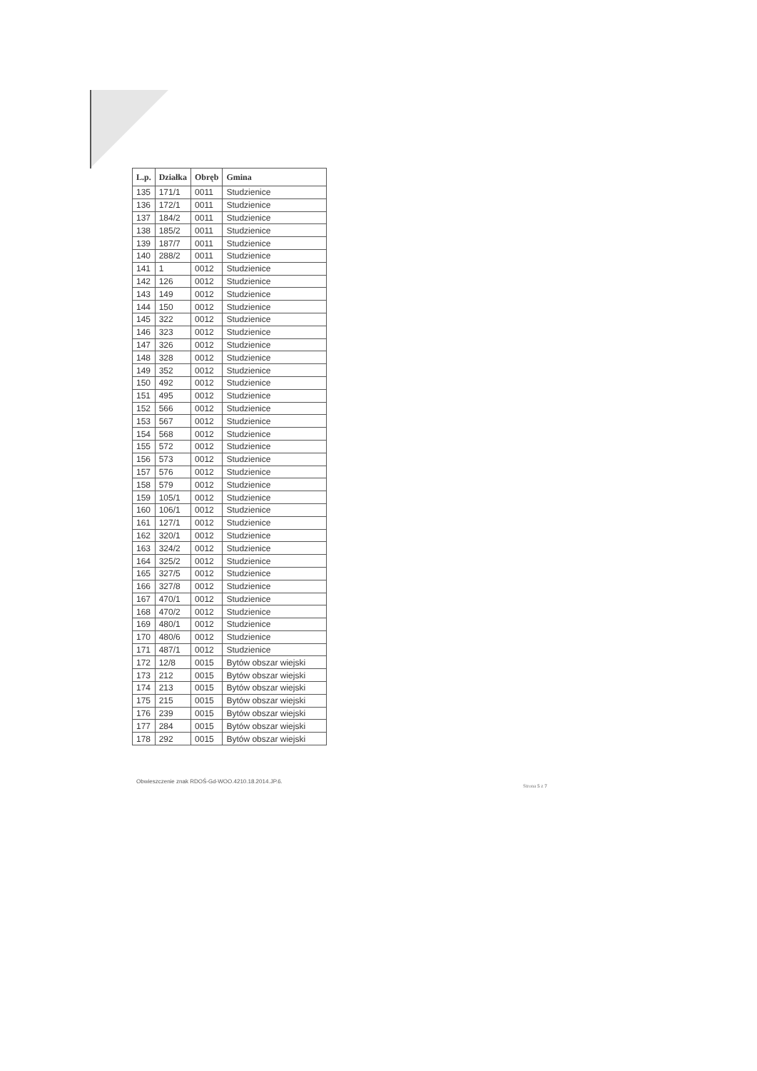| L.p. | Działka | Obręb | Gmina |
| --- | --- | --- | --- |
| 135 | 171/1 | 0011 | Studzienice |
| 136 | 172/1 | 0011 | Studzienice |
| 137 | 184/2 | 0011 | Studzienice |
| 138 | 185/2 | 0011 | Studzienice |
| 139 | 187/7 | 0011 | Studzienice |
| 140 | 288/2 | 0011 | Studzienice |
| 141 | 1 | 0012 | Studzienice |
| 142 | 126 | 0012 | Studzienice |
| 143 | 149 | 0012 | Studzienice |
| 144 | 150 | 0012 | Studzienice |
| 145 | 322 | 0012 | Studzienice |
| 146 | 323 | 0012 | Studzienice |
| 147 | 326 | 0012 | Studzienice |
| 148 | 328 | 0012 | Studzienice |
| 149 | 352 | 0012 | Studzienice |
| 150 | 492 | 0012 | Studzienice |
| 151 | 495 | 0012 | Studzienice |
| 152 | 566 | 0012 | Studzienice |
| 153 | 567 | 0012 | Studzienice |
| 154 | 568 | 0012 | Studzienice |
| 155 | 572 | 0012 | Studzienice |
| 156 | 573 | 0012 | Studzienice |
| 157 | 576 | 0012 | Studzienice |
| 158 | 579 | 0012 | Studzienice |
| 159 | 105/1 | 0012 | Studzienice |
| 160 | 106/1 | 0012 | Studzienice |
| 161 | 127/1 | 0012 | Studzienice |
| 162 | 320/1 | 0012 | Studzienice |
| 163 | 324/2 | 0012 | Studzienice |
| 164 | 325/2 | 0012 | Studzienice |
| 165 | 327/5 | 0012 | Studzienice |
| 166 | 327/8 | 0012 | Studzienice |
| 167 | 470/1 | 0012 | Studzienice |
| 168 | 470/2 | 0012 | Studzienice |
| 169 | 480/1 | 0012 | Studzienice |
| 170 | 480/6 | 0012 | Studzienice |
| 171 | 487/1 | 0012 | Studzienice |
| 172 | 12/8 | 0015 | Bytów obszar wiejski |
| 173 | 212 | 0015 | Bytów obszar wiejski |
| 174 | 213 | 0015 | Bytów obszar wiejski |
| 175 | 215 | 0015 | Bytów obszar wiejski |
| 176 | 239 | 0015 | Bytów obszar wiejski |
| 177 | 284 | 0015 | Bytów obszar wiejski |
| 178 | 292 | 0015 | Bytów obszar wiejski |
Obwieszczenie znak RDOŚ-Gd-WOO.4210.18.2014.JP.6.
Strona 5 z 7